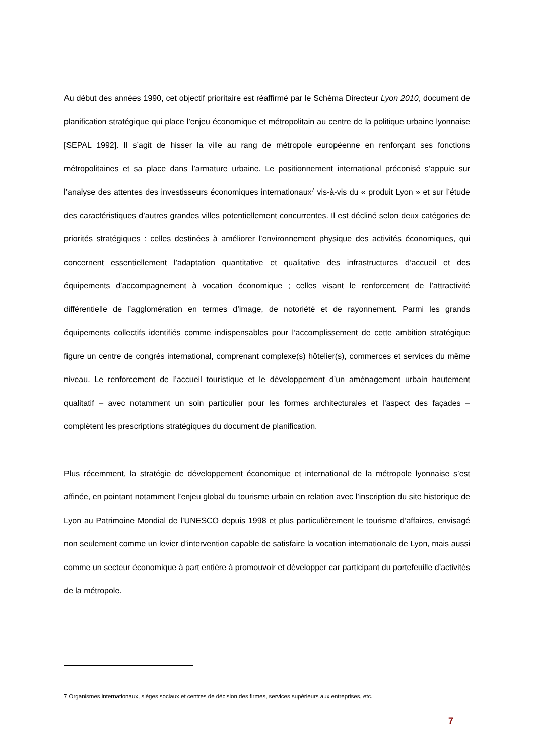Au début des années 1990, cet objectif prioritaire est réaffirmé par le Schéma Directeur Lyon 2010, document de planification stratégique qui place l’enjeu économique et métropolitain au centre de la politique urbaine lyonnaise [SEPAL 1992]. Il s’agit de hisser la ville au rang de métropole européenne en renforçant ses fonctions métropolitaines et sa place dans l’armature urbaine. Le positionnement international préconisé s’appuie sur l’analyse des attentes des investisseurs économiques internationaux<sup>7</sup> vis-à-vis du « produit Lyon » et sur l’étude des caractéristiques d’autres grandes villes potentiellement concurrentes. Il est décliné selon deux catégories de priorités stratégiques : celles destinées à améliorer l’environnement physique des activités économiques, qui concernent essentiellement l’adaptation quantitative et qualitative des infrastructures d’accueil et des équipements d’accompagnement à vocation économique ; celles visant le renforcement de l’attractivité différentielle de l’agglomération en termes d’image, de notoriété et de rayonnement. Parmi les grands équipements collectifs identifiés comme indispensables pour l’accomplissement de cette ambition stratégique figure un centre de congrès international, comprenant complexe(s) hôtelier(s), commerces et services du même niveau. Le renforcement de l’accueil touristique et le développement d’un aménagement urbain hautement qualitatif – avec notamment un soin particulier pour les formes architecturales et l’aspect des façades – complètent les prescriptions stratégiques du document de planification.
Plus récemment, la stratégie de développement économique et international de la métropole lyonnaise s’est affinée, en pointant notamment l’enjeu global du tourisme urbain en relation avec l’inscription du site historique de Lyon au Patrimoine Mondial de l’UNESCO depuis 1998 et plus particulièrement le tourisme d’affaires, envisagé non seulement comme un levier d’intervention capable de satisfaire la vocation internationale de Lyon, mais aussi comme un secteur économique à part entière à promouvoir et développer car participant du portefeuille d’activités de la métropole.
7 Organismes internationaux, sièges sociaux et centres de décision des firmes, services supérieurs aux entreprises, etc.
7